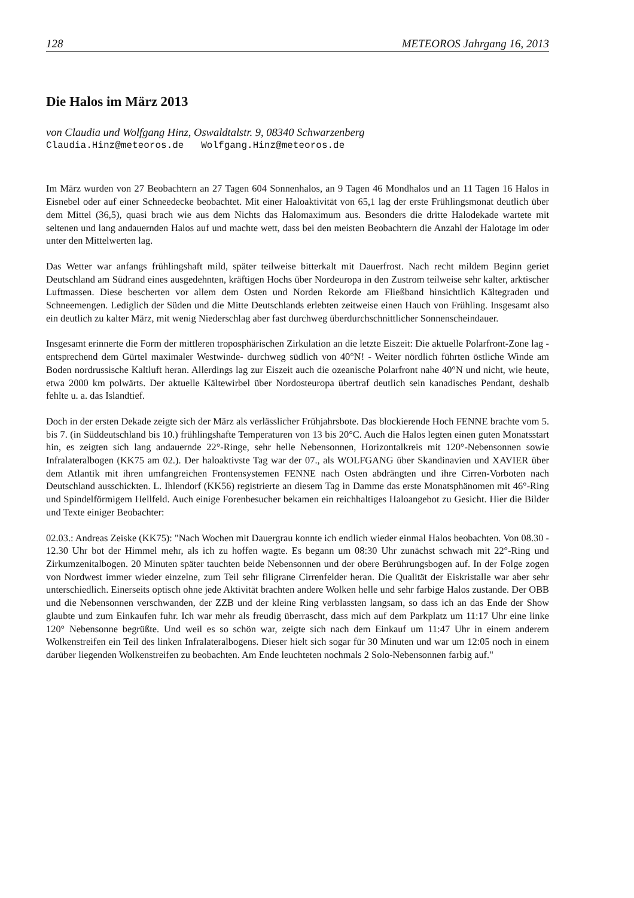128 METEOROS Jahrgang 16, 2013
Die Halos im März 2013
von Claudia und Wolfgang Hinz, Oswaldtalstr. 9, 08340 Schwarzenberg
Claudia.Hinz@meteoros.de Wolfgang.Hinz@meteoros.de
Im März wurden von 27 Beobachtern an 27 Tagen 604 Sonnenhalos, an 9 Tagen 46 Mondhalos und an 11 Tagen 16 Halos in Eisnebel oder auf einer Schneedecke beobachtet. Mit einer Haloaktivität von 65,1 lag der erste Frühlingsmonat deutlich über dem Mittel (36,5), quasi brach wie aus dem Nichts das Halomaximum aus. Besonders die dritte Halodekade wartete mit seltenen und lang andauernden Halos auf und machte wett, dass bei den meisten Beobachtern die Anzahl der Halotage im oder unter den Mittelwerten lag.
Das Wetter war anfangs frühlingshaft mild, später teilweise bitterkalt mit Dauerfrost. Nach recht mildem Beginn geriet Deutschland am Südrand eines ausgedehnten, kräftigen Hochs über Nordeuropa in den Zustrom teilweise sehr kalter, arktischer Luftmassen. Diese bescherten vor allem dem Osten und Norden Rekorde am Fließband hinsichtlich Kältegraden und Schneemengen. Lediglich der Süden und die Mitte Deutschlands erlebten zeitweise einen Hauch von Frühling. Insgesamt also ein deutlich zu kalter März, mit wenig Niederschlag aber fast durchweg überdurchschnittlicher Sonnenscheindauer.
Insgesamt erinnerte die Form der mittleren troposphärischen Zirkulation an die letzte Eiszeit: Die aktuelle Polarfront-Zone lag -entsprechend dem Gürtel maximaler Westwinde- durchweg südlich von 40°N! - Weiter nördlich führten östliche Winde am Boden nordrussische Kaltluft heran. Allerdings lag zur Eiszeit auch die ozeanische Polarfront nahe 40°N und nicht, wie heute, etwa 2000 km polwärts. Der aktuelle Kältewirbel über Nordosteuropa übertraf deutlich sein kanadisches Pendant, deshalb fehlte u. a. das Islandtief.
Doch in der ersten Dekade zeigte sich der März als verlässlicher Frühjahrsbote. Das blockierende Hoch FENNE brachte vom 5. bis 7. (in Süddeutschland bis 10.) frühlingshafte Temperaturen von 13 bis 20°C. Auch die Halos legten einen guten Monatsstart hin, es zeigten sich lang andauernde 22°-Ringe, sehr helle Nebensonnen, Horizontalkreis mit 120°-Nebensonnen sowie Infralateralbogen (KK75 am 02.). Der haloaktivste Tag war der 07., als WOLFGANG über Skandinavien und XAVIER über dem Atlantik mit ihren umfangreichen Frontensystemen FENNE nach Osten abdrängten und ihre Cirren-Vorboten nach Deutschland ausschickten. L. Ihlendorf (KK56) registrierte an diesem Tag in Damme das erste Monatsphänomen mit 46°-Ring und Spindelförmigem Hellfeld. Auch einige Forenbesucher bekamen ein reichhaltiges Haloangebot zu Gesicht. Hier die Bilder und Texte einiger Beobachter:
02.03.: Andreas Zeiske (KK75): "Nach Wochen mit Dauergrau konnte ich endlich wieder einmal Halos beobachten. Von 08.30 - 12.30 Uhr bot der Himmel mehr, als ich zu hoffen wagte. Es begann um 08:30 Uhr zunächst schwach mit 22°-Ring und Zirkumzenitalbogen. 20 Minuten später tauchten beide Nebensonnen und der obere Berührungsbogen auf. In der Folge zogen von Nordwest immer wieder einzelne, zum Teil sehr filigrane Cirrenfelder heran. Die Qualität der Eiskristalle war aber sehr unterschiedlich. Einerseits optisch ohne jede Aktivität brachten andere Wolken helle und sehr farbige Halos zustande. Der OBB und die Nebensonnen verschwanden, der ZZB und der kleine Ring verblassten langsam, so dass ich an das Ende der Show glaubte und zum Einkaufen fuhr. Ich war mehr als freudig überrascht, dass mich auf dem Parkplatz um 11:17 Uhr eine linke 120° Nebensonne begrüßte. Und weil es so schön war, zeigte sich nach dem Einkauf um 11:47 Uhr in einem anderem Wolkenstreifen ein Teil des linken Infralateralbogens. Dieser hielt sich sogar für 30 Minuten und war um 12:05 noch in einem darüber liegenden Wolkenstreifen zu beobachten. Am Ende leuchteten nochmals 2 Solo-Nebensonnen farbig auf."